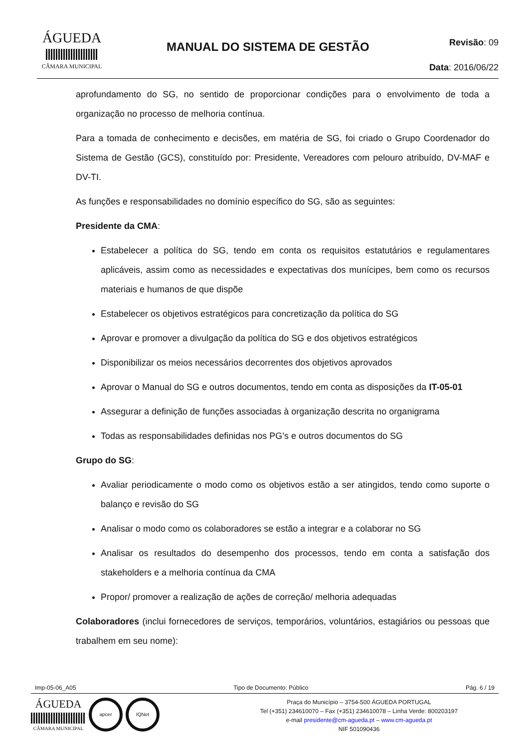ÁGUEDA
CÂMARA MUNICIPAL
MANUAL DO SISTEMA DE GESTÃO
Revisão: 09
Data: 2016/06/22
aprofundamento do SG, no sentido de proporcionar condições para o envolvimento de toda a organização no processo de melhoria contínua.
Para a tomada de conhecimento e decisões, em matéria de SG, foi criado o Grupo Coordenador do Sistema de Gestão (GCS), constituído por: Presidente, Vereadores com pelouro atribuído, DV-MAF e DV-TI.
As funções e responsabilidades no domínio específico do SG, são as seguintes:
Presidente da CMA:
Estabelecer a política do SG, tendo em conta os requisitos estatutários e regulamentares aplicáveis, assim como as necessidades e expectativas dos munícipes, bem como os recursos materiais e humanos de que dispõe
Estabelecer os objetivos estratégicos para concretização da política do SG
Aprovar e promover a divulgação da política do SG e dos objetivos estratégicos
Disponibilizar os meios necessários decorrentes dos objetivos aprovados
Aprovar o Manual do SG e outros documentos, tendo em conta as disposições da IT-05-01
Assegurar a definição de funções associadas à organização descrita no organigrama
Todas as responsabilidades definidas nos PG’s e outros documentos do SG
Grupo do SG:
Avaliar periodicamente o modo como os objetivos estão a ser atingidos, tendo como suporte o balanço e revisão do SG
Analisar o modo como os colaboradores se estão a integrar e a colaborar no SG
Analisar os resultados do desempenho dos processos, tendo em conta a satisfação dos stakeholders e a melhoria contínua da CMA
Propor/ promover a realização de ações de correção/ melhoria adequadas
Colaboradores (inclui fornecedores de serviços, temporários, voluntários, estagiários ou pessoas que trabalhem em seu nome):
Imp-05-06_A05 Tipo de Documento: Público Pág. 6 / 19
ÁGUEDA
CÂMARA MUNICIPAL
apcer IQNet
Praça do Município – 3754-500 ÁGUEDA PORTUGAL
Tel (+351) 234610070 – Fax (+351) 234610078 – Linha Verde: 800203197
e-mail presidente@cm-agueda.pt – www.cm-agueda.pt
NIF 501090436